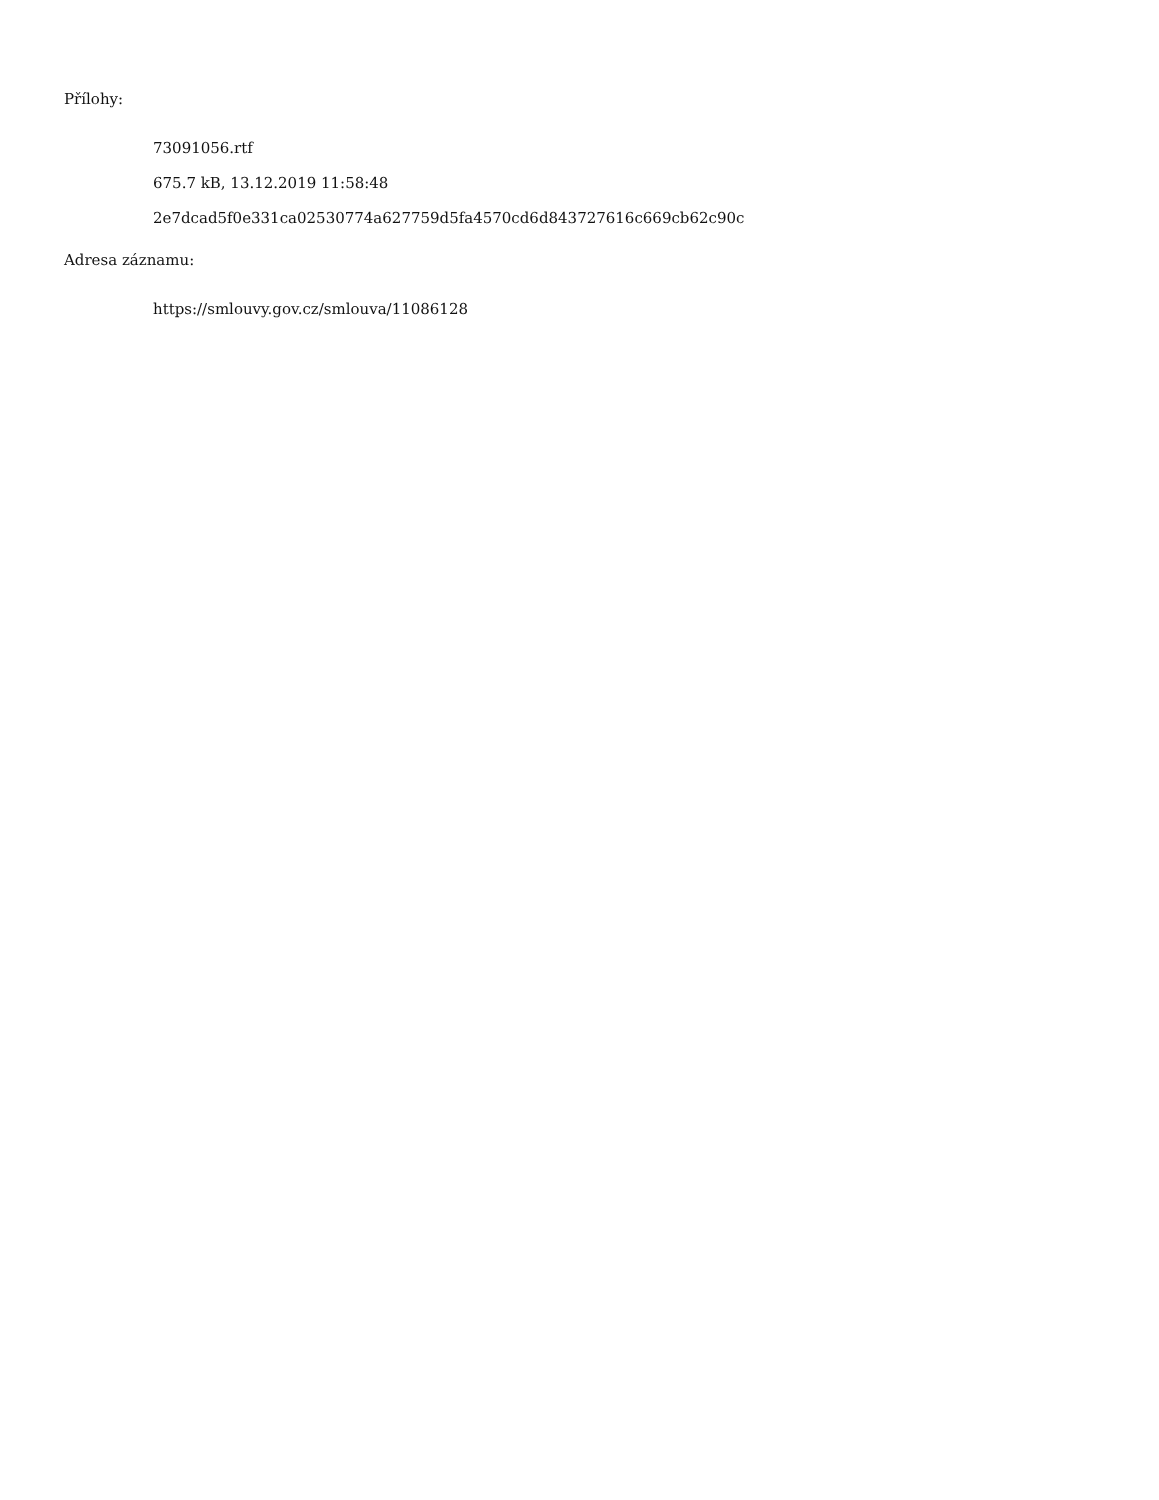Přílohy:
73091056.rtf
675.7 kB, 13.12.2019 11:58:48
2e7dcad5f0e331ca02530774a627759d5fa4570cd6d843727616c669cb62c90c
Adresa záznamu:
https://smlouvy.gov.cz/smlouva/11086128